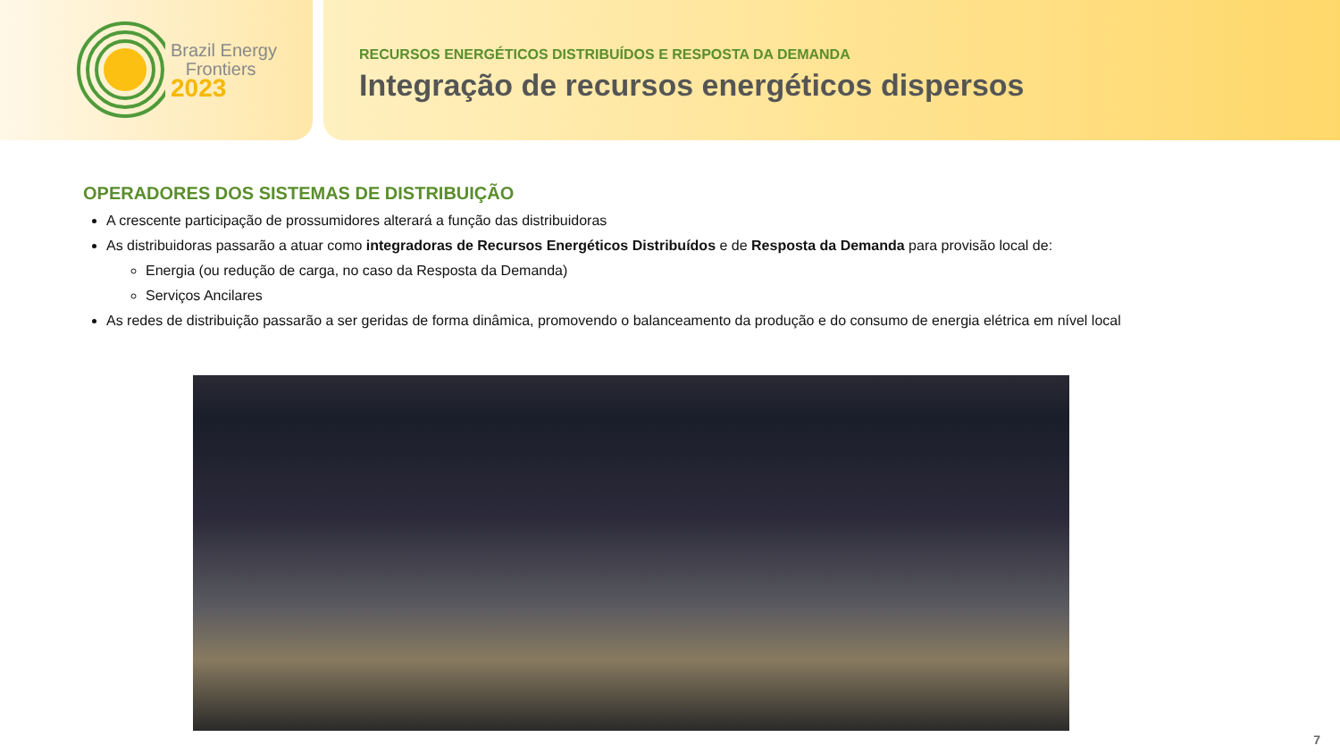Brazil Energy
Frontiers
2023
RECURSOS ENERGÉTICOS DISTRIBUÍDOS E RESPOSTA DA DEMANDA
Integração de recursos energéticos dispersos
OPERADORES DOS SISTEMAS DE DISTRIBUIÇÃO
A crescente participação de prossumidores alterará a função das distribuidoras
As distribuidoras passarão a atuar como integradoras de Recursos Energéticos Distribuídos e de Resposta da Demanda para provisão local de:
Energia (ou redução de carga, no caso da Resposta da Demanda)
Serviços Ancilares
As redes de distribuição passarão a ser geridas de forma dinâmica, promovendo o balanceamento da produção e do consumo de energia elétrica em nível local
7